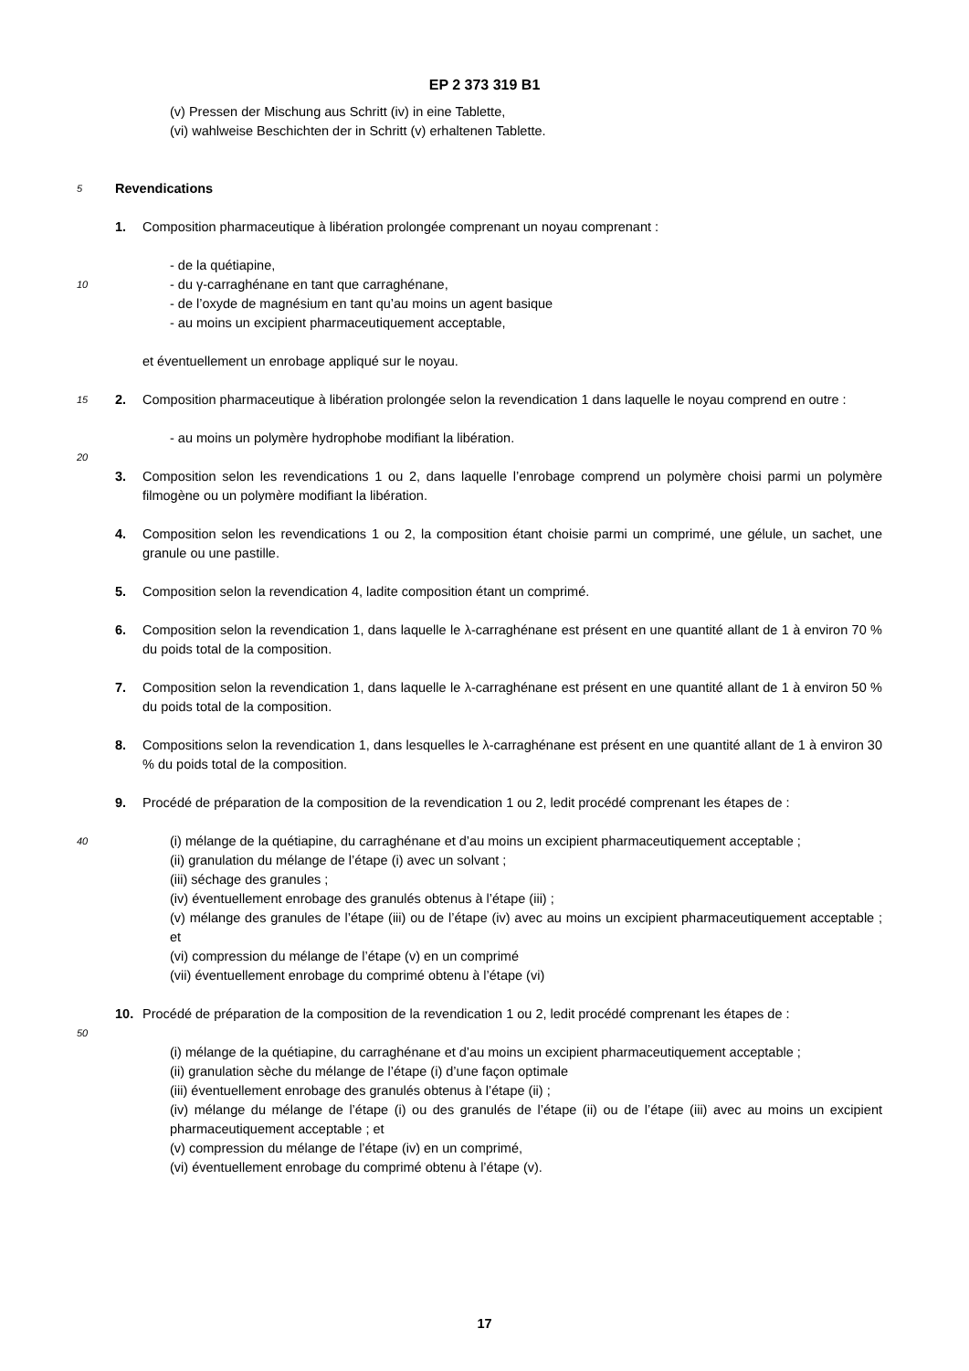EP 2 373 319 B1
(v) Pressen der Mischung aus Schritt (iv) in eine Tablette,
(vi) wahlweise Beschichten der in Schritt (v) erhaltenen Tablette.
5
Revendications
1. Composition pharmaceutique à libération prolongée comprenant un noyau comprenant :
10
- de la quétiapine,
- du γ-carraghénane en tant que carraghénane,
- de l’oxyde de magnésium en tant qu’au moins un agent basique
- au moins un excipient pharmaceutiquement acceptable,
15
et éventuellement un enrobage appliqué sur le noyau.
2. Composition pharmaceutique à libération prolongée selon la revendication 1 dans laquelle le noyau comprend en outre :
- au moins un polymère hydrophobe modifiant la libération.
20
3. Composition selon les revendications 1 ou 2, dans laquelle l’enrobage comprend un polymère choisi parmi un polymère filmogène ou un polymère modifiant la libération.
4. Composition selon les revendications 1 ou 2, la composition étant choisie parmi un comprimé, une gélule, un sachet, une granule ou une pastille.
5. Composition selon la revendication 4, ladite composition étant un comprimé.
6. Composition selon la revendication 1, dans laquelle le λ-carraghénane est présent en une quantité allant de 1 à environ 70 % du poids total de la composition.
7. Composition selon la revendication 1, dans laquelle le λ-carraghénane est présent en une quantité allant de 1 à environ 50 % du poids total de la composition.
8. Compositions selon la revendication 1, dans lesquelles le λ-carraghénane est présent en une quantité allant de 1 à environ 30 % du poids total de la composition.
9. Procédé de préparation de la composition de la revendication 1 ou 2, ledit procédé comprenant les étapes de :
40
(i) mélange de la quétiapine, du carraghénane et d’au moins un excipient pharmaceutiquement acceptable ;
(ii) granulation du mélange de l’étape (i) avec un solvant ;
(iii) séchage des granules ;
(iv) éventuellement enrobage des granulés obtenus à l’étape (iii) ;
(v) mélange des granules de l’étape (iii) ou de l’étape (iv) avec au moins un excipient pharmaceutiquement acceptable ; et
(vi) compression du mélange de l’étape (v) en un comprimé
(vii) éventuellement enrobage du comprimé obtenu à l’étape (vi)
10. Procédé de préparation de la composition de la revendication 1 ou 2, ledit procédé comprenant les étapes de :
50
(i) mélange de la quétiapine, du carraghénane et d’au moins un excipient pharmaceutiquement acceptable ;
(ii) granulation sèche du mélange de l’étape (i) d’une façon optimale
(iii) éventuellement enrobage des granulés obtenus à l’étape (ii) ;
(iv) mélange du mélange de l’étape (i) ou des granulés de l’étape (ii) ou de l’étape (iii) avec au moins un excipient pharmaceutiquement acceptable ; et
(v) compression du mélange de l’étape (iv) en un comprimé,
(vi) éventuellement enrobage du comprimé obtenu à l’étape (v).
17